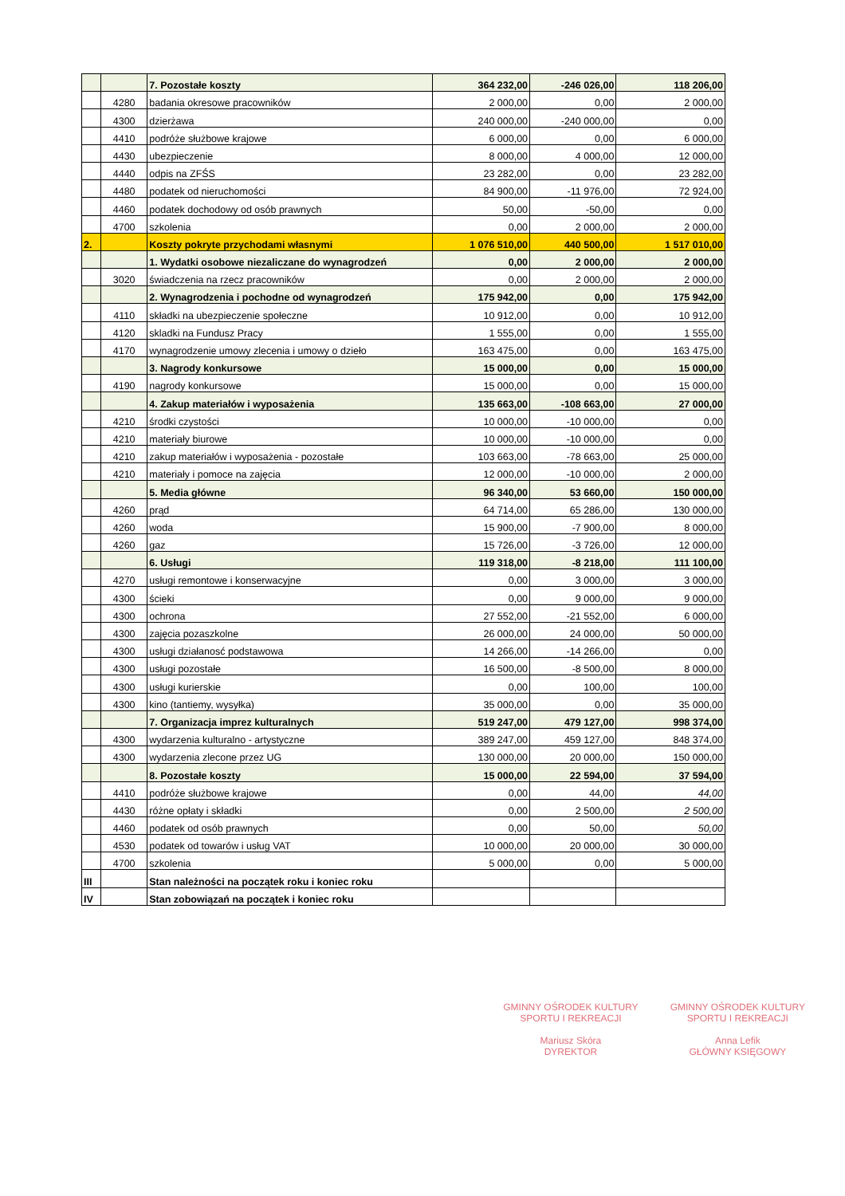| | | 7. Pozostałe koszty | 364 232,00 | -246 026,00 | 118 206,00 |
| | 4280 | badania okresowe pracowników | 2 000,00 | 0,00 | 2 000,00 |
| | 4300 | dzierżawa | 240 000,00 | -240 000,00 | 0,00 |
| | 4410 | podróże służbowe krajowe | 6 000,00 | 0,00 | 6 000,00 |
| | 4430 | ubezpieczenie | 8 000,00 | 4 000,00 | 12 000,00 |
| | 4440 | odpis na ZFŚS | 23 282,00 | 0,00 | 23 282,00 |
| | 4480 | podatek od nieruchomości | 84 900,00 | -11 976,00 | 72 924,00 |
| | 4460 | podatek dochodowy od osób prawnych | 50,00 | -50,00 | 0,00 |
| | 4700 | szkolenia | 0,00 | 2 000,00 | 2 000,00 |
| 2. | | Koszty pokryte przychodami własnymi | 1 076 510,00 | 440 500,00 | 1 517 010,00 |
| | | 1. Wydatki osobowe niezaliczane do wynagrodzeń | 0,00 | 2 000,00 | 2 000,00 |
| | 3020 | świadczenia na rzecz pracowników | 0,00 | 2 000,00 | 2 000,00 |
| | | 2. Wynagrodzenia i pochodne od wynagrodzeń | 175 942,00 | 0,00 | 175 942,00 |
| | 4110 | składki na ubezpieczenie społeczne | 10 912,00 | 0,00 | 10 912,00 |
| | 4120 | skladki na Fundusz Pracy | 1 555,00 | 0,00 | 1 555,00 |
| | 4170 | wynagrodzenie umowy zlecenia i umowy o dzieło | 163 475,00 | 0,00 | 163 475,00 |
| | | 3. Nagrody konkursowe | 15 000,00 | 0,00 | 15 000,00 |
| | 4190 | nagrody konkursowe | 15 000,00 | 0,00 | 15 000,00 |
| | | 4. Zakup materiałów i wyposażenia | 135 663,00 | -108 663,00 | 27 000,00 |
| | 4210 | środki czystości | 10 000,00 | -10 000,00 | 0,00 |
| | 4210 | materiały biurowe | 10 000,00 | -10 000,00 | 0,00 |
| | 4210 | zakup materiałów i wyposażenia - pozostałe | 103 663,00 | -78 663,00 | 25 000,00 |
| | 4210 | materiały i pomoce na zajęcia | 12 000,00 | -10 000,00 | 2 000,00 |
| | | 5. Media główne | 96 340,00 | 53 660,00 | 150 000,00 |
| | 4260 | prąd | 64 714,00 | 65 286,00 | 130 000,00 |
| | 4260 | woda | 15 900,00 | -7 900,00 | 8 000,00 |
| | 4260 | gaz | 15 726,00 | -3 726,00 | 12 000,00 |
| | | 6. Usługi | 119 318,00 | -8 218,00 | 111 100,00 |
| | 4270 | usługi remontowe i konserwacyjne | 0,00 | 3 000,00 | 3 000,00 |
| | 4300 | ścieki | 0,00 | 9 000,00 | 9 000,00 |
| | 4300 | ochrona | 27 552,00 | -21 552,00 | 6 000,00 |
| | 4300 | zajęcia pozaszkolne | 26 000,00 | 24 000,00 | 50 000,00 |
| | 4300 | usługi działanosć podstawowa | 14 266,00 | -14 266,00 | 0,00 |
| | 4300 | usługi pozostałe | 16 500,00 | -8 500,00 | 8 000,00 |
| | 4300 | usługi kurierskie | 0,00 | 100,00 | 100,00 |
| | 4300 | kino (tantiemy, wysyłka) | 35 000,00 | 0,00 | 35 000,00 |
| | | 7. Organizacja imprez kulturalnych | 519 247,00 | 479 127,00 | 998 374,00 |
| | 4300 | wydarzenia kulturalno - artystyczne | 389 247,00 | 459 127,00 | 848 374,00 |
| | 4300 | wydarzenia zlecone przez UG | 130 000,00 | 20 000,00 | 150 000,00 |
| | | 8. Pozostałe koszty | 15 000,00 | 22 594,00 | 37 594,00 |
| | 4410 | podróże służbowe krajowe | 0,00 | 44,00 | 44,00 |
| | 4430 | różne opłaty i składki | 0,00 | 2 500,00 | 2 500,00 |
| | 4460 | podatek od osób prawnych | 0,00 | 50,00 | 50,00 |
| | 4530 | podatek od towarów i usług VAT | 10 000,00 | 20 000,00 | 30 000,00 |
| | 4700 | szkolenia | 5 000,00 | 0,00 | 5 000,00 |
| III | | Stan należności na początek roku i koniec roku | | | |
| IV | | Stan zobowiązań na początek i koniec roku | | | |
GMINNY OŚRODEK KULTURY
SPORTU I REKREACJI
Mariusz Skóra
DYREKTOR
GMINNY OŚRODEK KULTURY
SPORTU I REKREACJI
Anna Lefik
GŁÓWNY KSIĘGOWY